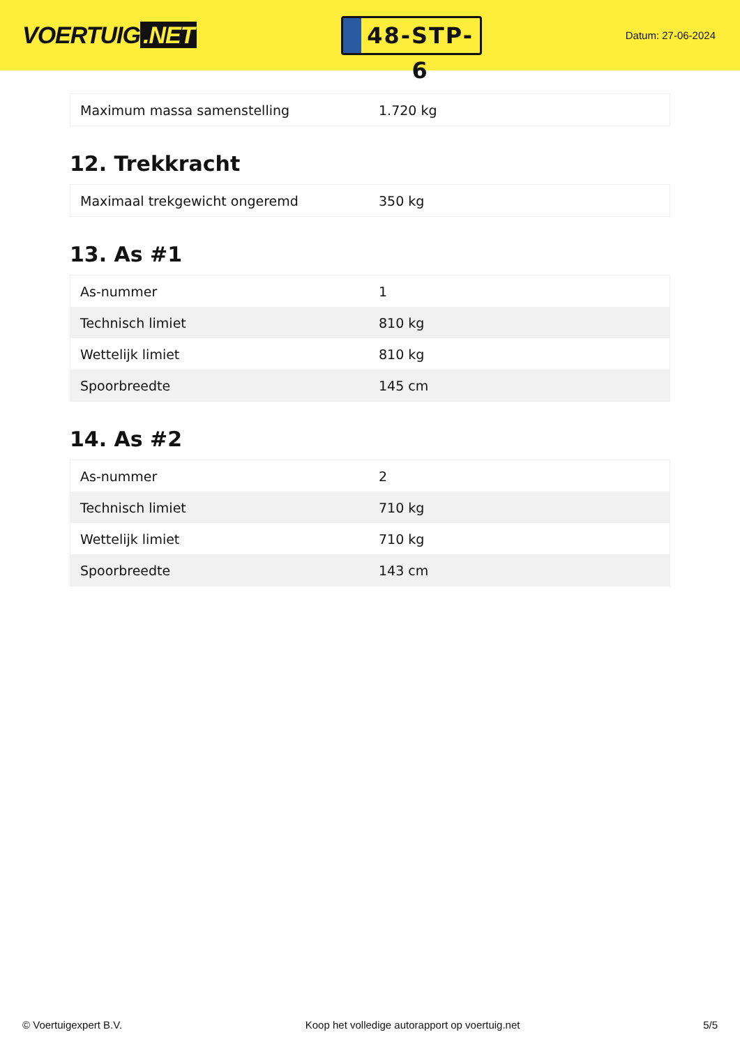VOERTUIG.NET
48-STP-6
Datum: 27-06-2024
| Maximum massa samenstelling | 1.720 kg |
12. Trekkracht
| Maximaal trekgewicht ongeremd | 350 kg |
13. As #1
| As-nummer | 1 |
| Technisch limiet | 810 kg |
| Wettelijk limiet | 810 kg |
| Spoorbreedte | 145 cm |
14. As #2
| As-nummer | 2 |
| Technisch limiet | 710 kg |
| Wettelijk limiet | 710 kg |
| Spoorbreedte | 143 cm |
© Voertuigexpert B.V. Koop het volledige autorapport op voertuig.net 5/5